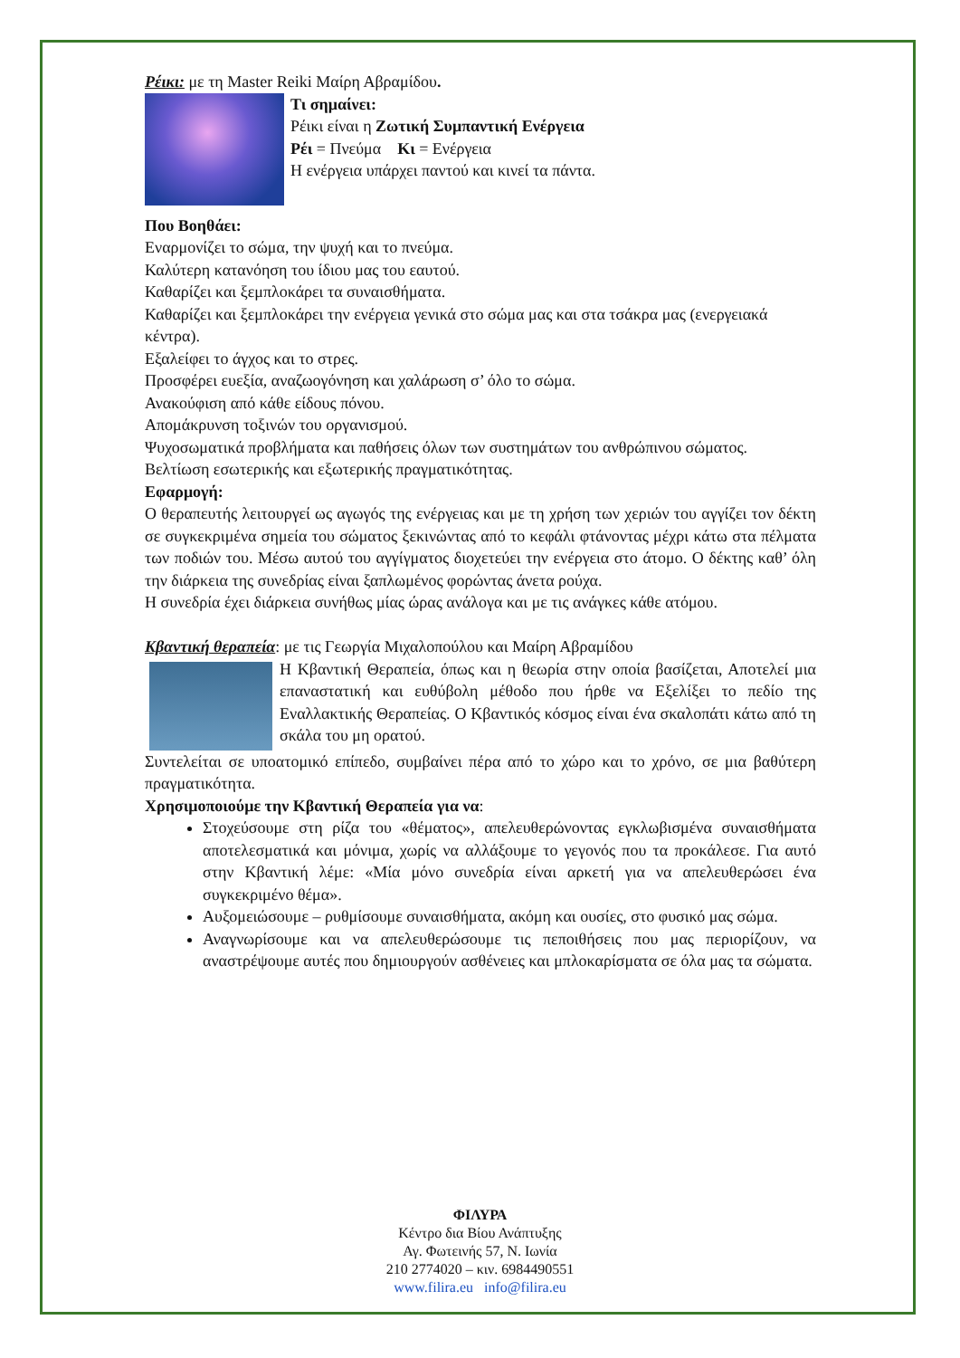Ρέικι: με τη Master Reiki Μαίρη Αβραμίδου.
Τι σημαίνει:
Ρέικι είναι η Ζωτική Συμπαντική Ενέργεια
Ρέι = Πνεύμα Κι = Ενέργεια
Η ενέργεια υπάρχει παντού και κινεί τα πάντα.
Που Βοηθάει:
Εναρμονίζει το σώμα, την ψυχή και το πνεύμα.
Καλύτερη κατανόηση του ίδιου μας του εαυτού.
Καθαρίζει και ξεμπλοκάρει τα συναισθήματα.
Καθαρίζει και ξεμπλοκάρει την ενέργεια γενικά στο σώμα μας και στα τσάκρα μας (ενεργειακά κέντρα).
Εξαλείφει το άγχος και το στρες.
Προσφέρει ευεξία, αναζωογόνηση και χαλάρωση σ’ όλο το σώμα.
Ανακούφιση από κάθε είδους πόνου.
Απομάκρυνση τοξινών του οργανισμού.
Ψυχοσωματικά προβλήματα και παθήσεις όλων των συστημάτων του ανθρώπινου σώματος.
Βελτίωση εσωτερικής και εξωτερικής πραγματικότητας.
Εφαρμογή:
Ο θεραπευτής λειτουργεί ως αγωγός της ενέργειας και με τη χρήση των χεριών του αγγίζει τον δέκτη σε συγκεκριμένα σημεία του σώματος ξεκινώντας από το κεφάλι φτάνοντας μέχρι κάτω στα πέλματα των ποδιών του. Μέσω αυτού του αγγίγματος διοχετεύει την ενέργεια στο άτομο. Ο δέκτης καθ’ όλη την διάρκεια της συνεδρίας είναι ξαπλωμένος φορώντας άνετα ρούχα.
Η συνεδρία έχει διάρκεια συνήθως μίας ώρας ανάλογα και με τις ανάγκες κάθε ατόμου.
Κβαντική θεραπεία: με τις Γεωργία Μιχαλοπούλου και Μαίρη Αβραμίδου
Η Κβαντική Θεραπεία, όπως και η θεωρία στην οποία βασίζεται, Αποτελεί μια επαναστατική και ευθύβολη μέθοδο που ήρθε να Εξελίξει το πεδίο της Εναλλακτικής Θεραπείας. Ο Κβαντικός κόσμος είναι ένα σκαλοπάτι κάτω από τη σκάλα του μη ορατού.
Συντελείται σε υποατομικό επίπεδο, συμβαίνει πέρα από το χώρο και το χρόνο, σε μια βαθύτερη πραγματικότητα.
Χρησιμοποιούμε την Κβαντική Θεραπεία για να:
Στοχεύσουμε στη ρίζα του «θέματος», απελευθερώνοντας εγκλωβισμένα συναισθήματα αποτελεσματικά και μόνιμα, χωρίς να αλλάξουμε το γεγονός που τα προκάλεσε. Για αυτό στην Κβαντική λέμε: «Μία μόνο συνεδρία είναι αρκετή για να απελευθερώσει ένα συγκεκριμένο θέμα».
Αυξομειώσουμε – ρυθμίσουμε συναισθήματα, ακόμη και ουσίες, στο φυσικό μας σώμα.
Αναγνωρίσουμε και να απελευθερώσουμε τις πεποιθήσεις που μας περιορίζουν, να αναστρέψουμε αυτές που δημιουργούν ασθένειες και μπλοκαρίσματα σε όλα μας τα σώματα.
ΦΙΛΥΡΑ
Κέντρο δια Βίου Ανάπτυξης
Αγ. Φωτεινής 57, Ν. Ιωνία
210 2774020 – κιν. 6984490551
www.filira.eu info@filira.eu